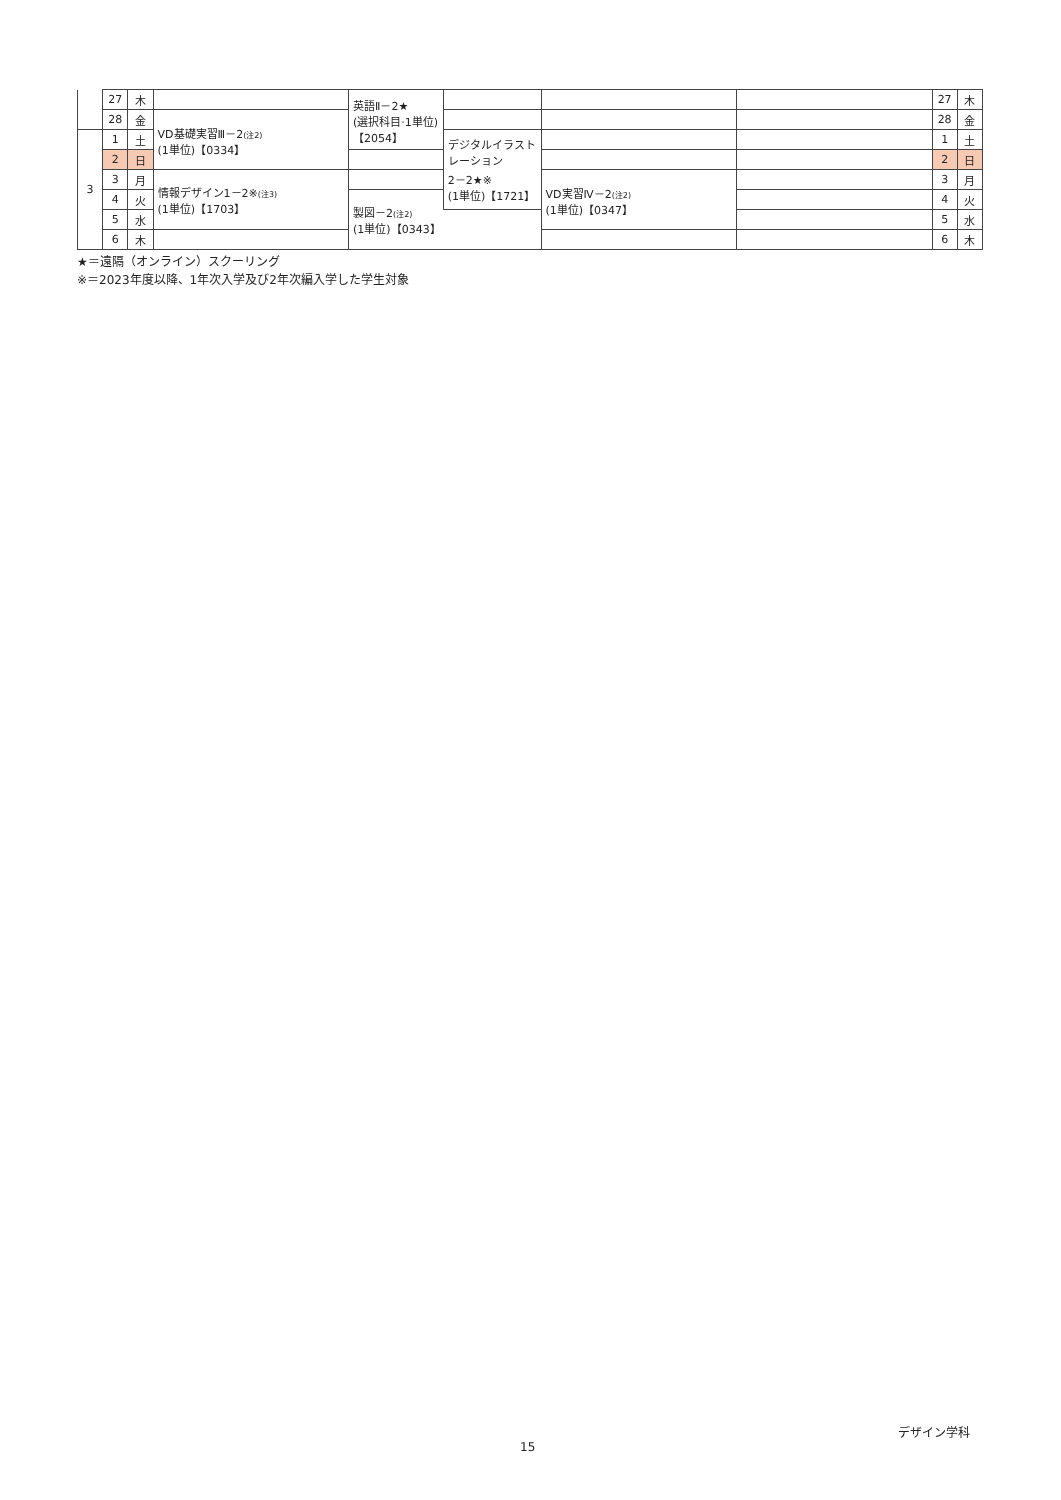| | 27 | 木 | | 英語Ⅱ－2★ (選択科目·1単位) 【2054】 | | | | 27 | 木 |
| | 28 | 金 | VD基礎実習Ⅲ－2 (注2) (1単位)【0334】 | | | | | 28 | 金 |
| 3 | 1 | 土 | | | デジタルイラストレーション 2－2★※ (1単位)【1721】 | | | 1 | 土 |
| | 2 | 日 | | | | | | 2 | 日 |
| | 3 | 月 | 情報デザイン1－2※ (注3) (1単位)【1703】 | | | VD実習Ⅳ－2 (注2) (1単位)【0347】 | | 3 | 月 |
| | 4 | 火 | | 製図－2 (注2) (1単位)【0343】 | | | | 4 | 火 |
| | 5 | 水 | | | | | | 5 | 水 |
| | 6 | 木 | | | | | | 6 | 木 |
★＝遠隔（オンライン）スクーリング
※＝2023年度以降、1年次入学及び2年次編入学した学生対象
デザイン学科
15